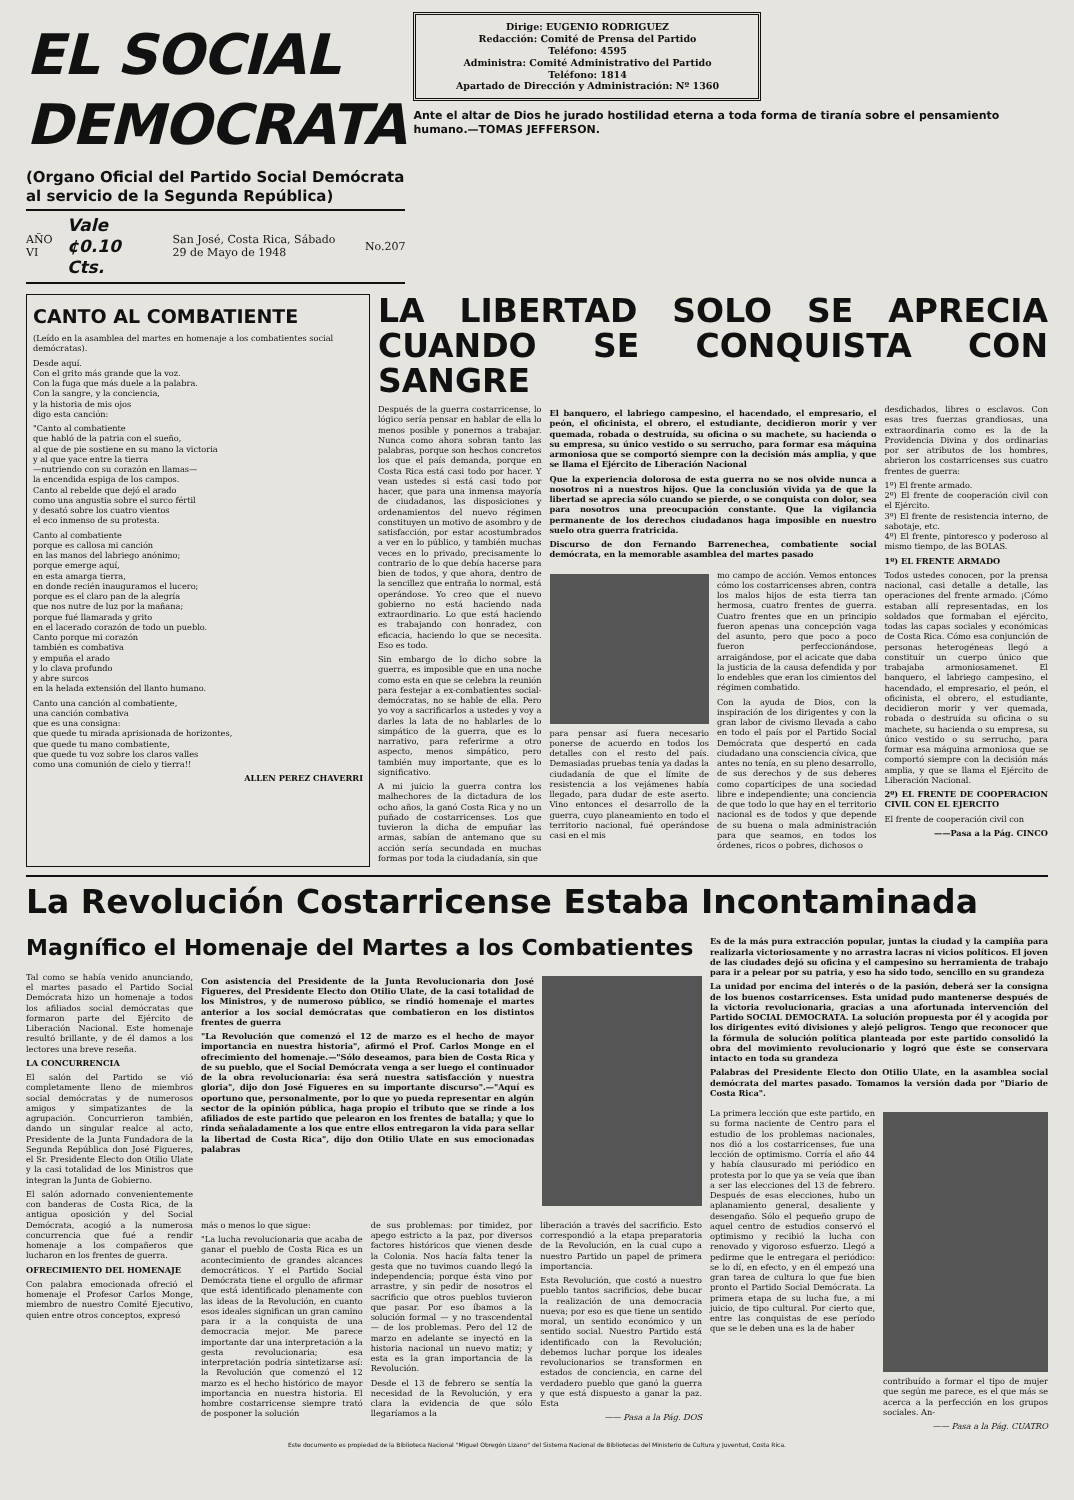EL SOCIAL DEMOCRATA
(Organo Oficial del Partido Social Demócrata al servicio de la Segunda República)
AÑO VI Vale ¢0.10 Cts. San José, Costa Rica, Sábado 29 de Mayo de 1948 No.207
Dirige: EUGENIO RODRIGUEZ
Redacción: Comité de Prensa del Partido
Teléfono: 4595
Administra: Comité Administrativo del Partido
Teléfono: 1814
Apartado de Dirección y Administración: Nº 1360
Ante el altar de Dios he jurado hostilidad eterna a toda forma de tiranía sobre el pensamiento humano.—TOMAS JEFFERSON.
CANTO AL COMBATIENTE
(Leído en la asamblea del martes en homenaje a los combatientes social demócratas).
Desde aquí.
Con el grito más grande que la voz.
Con la fuga que más duele a la palabra.
Con la sangre, y la conciencia,
y la historia de mis ojos
digo esta canción:
"Canto al combatiente
que habló de la patria con el sueño,
al que de pie sostiene en su mano la victoria
y al que yace entre la tierra
—nutriendo con su corazón en llamas—
la encendida espiga de los campos.
Canto al rebelde que dejó el arado
como una angustia sobre el surco fértil
y desató sobre los cuatro vientos
el eco inmenso de su protesta.
Canto al combatiente
porque es callosa mi canción
en las manos del labriego anónimo;
porque emerge aquí,
en esta amarga tierra,
en donde recién inauguramos el lucero;
porque es el claro pan de la alegría
que nos nutre de luz por la mañana;
porque fué llamarada y grito
en el lacerado corazón de todo un pueblo.
Canto porque mi corazón
también es combativa
y empuña el arado
y lo clava profundo
y abre surcos
en la helada extensión del llanto humano.
Canto una canción al combatiente,
una canción combativa
que es una consigna:
que quede tu mirada aprisionada de horizontes,
que quede tu mano combatiente,
que quede tu voz sobre los claros valles
como una comunión de cielo y tierra!!
ALLEN PEREZ CHAVERRI
LA LIBERTAD SOLO SE APRECIA CUANDO SE CONQUISTA CON SANGRE
Después de la guerra costarricense, lo lógico sería pensar en hablar de ella lo menos posible y ponernos a trabajar. Nunca como ahora sobran tanto las palabras, porque son hechos concretos los que el país demanda, porque en Costa Rica está casi todo por hacer. Y vean ustedes si está casi todo por hacer, que para una inmensa mayoría de ciudadanos, las disposiciones y ordenamientos del nuevo régimen constituyen un motivo de asombro y de satisfacción, por estar acostumbrados a ver en lo público, y también muchas veces en lo privado, precisamente lo contrario de lo que debía hacerse para bien de todos, y que ahora, dentro de la sencillez que entraña lo normal, está operándose. Yo creo que el nuevo gobierno no está haciendo nada extraordinario. Lo que está haciendo es trabajando con honradez, con eficacia, haciendo lo que se necesita. Eso es todo.
Sin embargo de lo dicho sobre la guerra, es imposible que en una noche como esta en que se celebra la reunión para festejar a ex-combatientes social-demócratas, no se hable de ella. Pero yo voy a sacrificarlos a ustedes y voy a darles la lata de no hablarles de lo simpático de la guerra, que es lo narrativo, para referirme a otro aspecto, menos simpático, pero también muy importante, que es lo significativo.
A mi juicio la guerra contra los malhechores de la dictadura de los ocho años, la ganó Costa Rica y no un puñado de costarricenses. Los que tuvieron la dicha de empuñar las armas, sabían de antemano que su acción sería secundada en muchas formas por toda la ciudadanía, sin que
El banquero, el labriego campesino, el hacendado, el empresario, el peón, el oficinista, el obrero, el estudiante, decidieron morir y ver quemada, robada o destruída, su oficina o su machete, su hacienda o su empresa, su único vestido o su serrucho, para formar esa máquina armoniosa que se comportó siempre con la decisión más amplia, y que se llama el Ejército de Liberación Nacional
Que la experiencia dolorosa de esta guerra no se nos olvide nunca a nosotros ni a nuestros hijos. Que la conclusión vivida ya de que la libertad se aprecia sólo cuando se pierde, o se conquista con dolor, sea para nosotros una preocupación constante. Que la vigilancia permanente de los derechos ciudadanos haga imposible en nuestro suelo otra guerra fratricida.
Discurso de don Fernando Barrenechea, combatiente social demócrata, en la memorable asamblea del martes pasado
para pensar así fuera necesario ponerse de acuerdo en todos los detalles con el resto del país. Demasiadas pruebas tenía ya dadas la ciudadanía de que el límite de resistencia a los vejámenes había llegado, para dudar de este aserto. Vino entonces el desarrollo de la guerra, cuyo planeamiento en todo el territorio nacional, fué operándose casi en el mis
mo campo de acción. Vemos entonces cómo los costarricenses abren, contra los malos hijos de esta tierra tan hermosa, cuatro frentes de guerra. Cuatro frentes que en un principio fueron apenas una concepción vaga del asunto, pero que poco a poco fueron perfeccionándose, arraigándose, por el acicate que daba la justicia de la causa defendida y por lo endebles que eran los cimientos del régimen combatido.
Con la ayuda de Dios, con la inspiración de los dirigentes y con la gran labor de civismo llevada a cabo en todo el país por el Partido Social Demócrata que despertó en cada ciudadano una consciencia cívica, que antes no tenía, en su pleno desarrollo, de sus derechos y de sus deberes como copartícipes de una sociedad libre e independiente; una conciencia de que todo lo que hay en el territorio nacional es de todos y que depende de su buena o mala administración para que seamos, en todos los órdenes, ricos o pobres, dichosos o
desdichados, libres o esclavos. Con esas tres fuerzas grandiosas, una extraordinaria como es la de la Providencia Divina y dos ordinarias por ser atributos de los hombres, abrieron los costarricenses sus cuatro frentes de guerra:
1º) El frente armado.
2º) El frente de cooperación civil con el Ejército.
3º) El frente de resistencia interno, de sabotaje, etc.
4º) El frente, pintoresco y poderoso al mismo tiempo, de las BOLAS.
1º) EL FRENTE ARMADO
Todos ustedes conocen, por la prensa nacional, casi detalle a detalle, las operaciones del frente armado. ¡Cómo estaban allí representadas, en los soldados que formaban el ejército, todas las capas sociales y económicas de Costa Rica. Cómo esa conjunción de personas heterogéneas llegó a constituír un cuerpo único que trabajaba armoniosamenet. El banquero, el labriego campesino, el hacendado, el empresario, el peón, el oficinista, el obrero, el estudiante, decidieron morir y ver quemada, robada o destruída su oficina o su machete, su hacienda o su empresa, su único vestido o su serrucho, para formar esa máquina armoniosa que se comportó siempre con la decisión más amplia, y que se llama el Ejército de Liberación Nacional.
2º) EL FRENTE DE COOPERACION CIVIL CON EL EJERCITO
El frente de cooperación civil con
——Pasa a la Pág. CINCO
La Revolución Costarricense Estaba Incontaminada
Magnífico el Homenaje del Martes a los Combatientes
Tal como se había venido anunciando, el martes pasado el Partido Social Demócrata hizo un homenaje a todos los afiliados social demócratas que formaron parte del Ejército de Liberación Nacional. Este homenaje resultó brillante, y de él damos a los lectores una breve reseña.
LA CONCURRENCIA
El salón del Partido se vió completamente lleno de miembros social demócratas y de numerosos amigos y simpatizantes de la agrupación. Concurrieron también, dando un singular realce al acto, Presidente de la Junta Fundadora de la Segunda República don José Figueres, el Sr. Presidente Electo don Otilio Ulate y la casi totalidad de los Ministros que integran la Junta de Gobierno.
El salón adornado convenientemente con banderas de Costa Rica, de la antigua oposición y del Social Demócrata, acogió a la numerosa concurrencia que fué a rendir homenaje a los compañeros que lucharon en los frentes de guerra.
OFRECIMIENTO DEL HOMENAJE
Con palabra emocionada ofreció el homenaje el Profesor Carlos Monge, miembro de nuestro Comité Ejecutivo, quien entre otros conceptos, expresó
Con asistencia del Presidente de la Junta Revolucionaria don José Figueres, del Presidente Electo don Otilio Ulate, de la casi totalidad de los Ministros, y de numeroso público, se rindió homenaje el martes anterior a los social demócratas que combatieron en los distintos frentes de guerra
"La Revolución que comenzó el 12 de marzo es el hecho de mayor importancia en nuestra historia", afirmó el Prof. Carlos Monge en el ofrecimiento del homenaje.—"Sólo deseamos, para bien de Costa Rica y de su pueblo, que el Social Demócrata venga a ser luego el continuador de la obra revolucionaria: ésa será nuestra satisfacción y nuestra gloria", dijo don José Figueres en su importante discurso".—"Aquí es oportuno que, personalmente, por lo que yo pueda representar en algún sector de la opinión pública, haga propio el tributo que se rinde a los afiliados de este partido que pelearon en los frentes de batalla; y que lo rinda señaladamente a los que entre ellos entregaron la vida para sellar la libertad de Costa Rica", dijo don Otilio Ulate en sus emocionadas palabras
más o menos lo que sigue:
"La lucha revolucionaria que acaba de ganar el pueblo de Costa Rica es un acontecimiento de grandes alcances democráticos. Y el Partido Social Demócrata tiene el orgullo de afirmar que está identificado plenamente con las ideas de la Revolución, en cuanto esos ideales significan un gran camino para ir a la conquista de una democracia mejor. Me parece importante dar una interpretación a la gesta revolucionaria; esa interpretación podría sintetizarse así: la Revolución que comenzó el 12 marzo es el hecho histórico de mayor importancia en nuestra historia. El hombre costarricense siempre trató de posponer la solución
de sus problemas: por timidez, por apego estricto a la paz, por diversos factores históricos que vienen desde la Colonia. Nos hacía falta tener la gesta que no tuvimos cuando llegó la independencia; porque ésta vino por arrastre, y sin pedir de nosotros el sacrificio que otros pueblos tuvieron que pasar. Por eso íbamos a la solución formal — y no trascendental — de los problemas. Pero del 12 de marzo en adelante se inyectó en la historia nacional un nuevo matiz; y esta es la gran importancia de la Revolución.
Desde el 13 de febrero se sentía la necesidad de la Revolución, y era clara la evidencia de que sólo llegaríamos a la
liberación a través del sacrificio. Esto correspondió a la etapa preparatoria de la Revolución, en la cual cupo a nuestro Partido un papel de primera importancia.
Esta Revolución, que costó a nuestro pueblo tantos sacrificios, debe bucar la realización de una democracia nueva; por eso es que tiene un sentido moral, un sentido económico y un sentido social. Nuestro Partido está identificado con la Revolución; debemos luchar porque los ideales revolucionarios se transformen en estados de conciencia, en carne del verdadero pueblo que ganó la guerra y que está dispuesto a ganar la paz. Esta
—— Pasa a la Pág. DOS
Es de la más pura extracción popular, juntas la ciudad y la campiña para realizarla victoriosamente y no arrastra lacras ni vicios políticos. El joven de las ciudades dejó su oficina y el campesino su herramienta de trabajo para ir a pelear por su patria, y eso ha sido todo, sencillo en su grandeza
La unidad por encima del interés o de la pasión, deberá ser la consigna de los buenos costarricenses. Esta unidad pudo mantenerse después de la victoria revolucionaria, gracias a una afortunada intervención del Partido SOCIAL DEMOCRATA. La solución propuesta por él y acogida por los dirigentes evitó divisiones y alejó peligros. Tengo que reconocer que la fórmula de solución política planteada por este partido consolidó la obra del movimiento revolucionario y logró que éste se conservara intacto en toda su grandeza
Palabras del Presidente Electo don Otilio Ulate, en la asamblea social demócrata del martes pasado. Tomamos la versión dada por "Diario de Costa Rica".
La primera lección que este partido, en su forma naciente de Centro para el estudio de los problemas nacionales, nos dió a los costarricenses, fue una lección de optimismo. Corría el año 44 y había clausurado mi periódico en protesta por lo que ya se veía que iban a ser las elecciones del 13 de febrero. Después de esas elecciones, hubo un aplanamiento general, desaliente y desengaño. Sólo el pequeño grupo de aquel centro de estudios conservó el optimismo y recibió la lucha con renovado y vigoroso esfuerzo. Llegó a pedirme que le entregara el periódico: se lo dí, en efecto, y en él empezó una gran tarea de cultura lo que fue bien pronto el Partido Social Demócrata. La primera etapa de su lucha fue, a mi juicio, de tipo cultural. Por cierto que, entre las conquistas de ese período que se le deben una es la de haber
contribuído a formar el tipo de mujer que según me parece, es el que más se acerca a la perfección en los grupos sociales. An-
—— Pasa a la Pág. CUATRO
Este documento es propiedad de la Biblioteca Nacional "Miguel Obregón Lizano" del Sistema Nacional de Bibliotecas del Ministerio de Cultura y Juventud, Costa Rica.